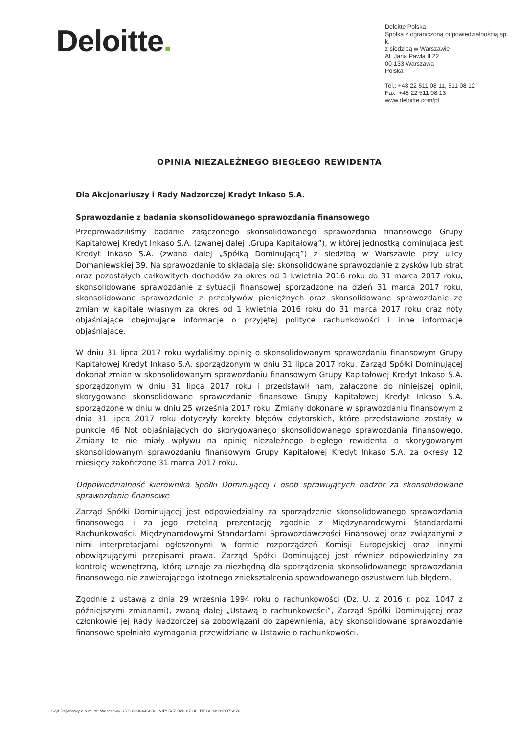Deloitte.
Deloitte Polska
Spółka z ograniczoną odpowiedzialnością sp. k.
z siedzibą w Warszawie
Al. Jana Pawła II 22
00-133 Warszawa
Polska
Tel.: +48 22 511 08 11, 511 08 12
Fax: +48 22 511 08 13
www.deloitte.com/pl
OPINIA NIEZALEŻNEGO BIEGŁEGO REWIDENTA
Dla Akcjonariuszy i Rady Nadzorczej Kredyt Inkaso S.A.
Sprawozdanie z badania skonsolidowanego sprawozdania finansowego
Przeprowadziliśmy badanie załączonego skonsolidowanego sprawozdania finansowego Grupy Kapitałowej Kredyt Inkaso S.A. (zwanej dalej „Grupą Kapitałową”), w której jednostką dominującą jest Kredyt Inkaso S.A. (zwana dalej „Spółką Dominującą”) z siedzibą w Warszawie przy ulicy Domaniewskiej 39. Na sprawozdanie to składają się: skonsolidowane sprawozdanie z zysków lub strat oraz pozostałych całkowitych dochodów za okres od 1 kwietnia 2016 roku do 31 marca 2017 roku, skonsolidowane sprawozdanie z sytuacji finansowej sporządzone na dzień 31 marca 2017 roku, skonsolidowane sprawozdanie z przepływów pieniężnych oraz skonsolidowane sprawozdanie ze zmian w kapitale własnym za okres od 1 kwietnia 2016 roku do 31 marca 2017 roku oraz noty objaśniające obejmujące informacje o przyjętej polityce rachunkowości i inne informacje objaśniające.
W dniu 31 lipca 2017 roku wydaliśmy opinię o skonsolidowanym sprawozdaniu finansowym Grupy Kapitałowej Kredyt Inkaso S.A. sporządzonym w dniu 31 lipca 2017 roku. Zarząd Spółki Dominującej dokonał zmian w skonsolidowanym sprawozdaniu finansowym Grupy Kapitałowej Kredyt Inkaso S.A. sporządzonym w dniu 31 lipca 2017 roku i przedstawił nam, załączone do niniejszej opinii, skorygowane skonsolidowane sprawozdanie finansowe Grupy Kapitałowej Kredyt Inkaso S.A. sporządzone w dniu w dniu 25 września 2017 roku. Zmiany dokonane w sprawozdaniu finansowym z dnia 31 lipca 2017 roku dotyczyły korekty błędów edytorskich, które przedstawione zostały w punkcie 46 Not objaśniających do skorygowanego skonsolidowanego sprawozdania finansowego. Zmiany te nie miały wpływu na opinię niezależnego biegłego rewidenta o skorygowanym skonsolidowanym sprawozdaniu finansowym Grupy Kapitałowej Kredyt Inkaso S.A. za okresy 12 miesięcy zakończone 31 marca 2017 roku.
Odpowiedzialność kierownika Spółki Dominującej i osób sprawujących nadzór za skonsolidowane sprawozdanie finansowe
Zarząd Spółki Dominującej jest odpowiedzialny za sporządzenie skonsolidowanego sprawozdania finansowego i za jego rzetelną prezentację zgodnie z Międzynarodowymi Standardami Rachunkowości, Międzynarodowymi Standardami Sprawozdawczości Finansowej oraz związanymi z nimi interpretacjami ogłoszonymi w formie rozporządzeń Komisji Europejskiej oraz innymi obowiązującymi przepisami prawa. Zarząd Spółki Dominującej jest również odpowiedzialny za kontrolę wewnętrzną, którą uznaje za niezbędną dla sporządzenia skonsolidowanego sprawozdania finansowego nie zawierającego istotnego zniekształcenia spowodowanego oszustwem lub błędem.
Zgodnie z ustawą z dnia 29 września 1994 roku o rachunkowości (Dz. U. z 2016 r. poz. 1047 z późniejszymi zmianami), zwaną dalej „Ustawą o rachunkowości”, Zarząd Spółki Dominującej oraz członkowie jej Rady Nadzorczej są zobowiązani do zapewnienia, aby skonsolidowane sprawozdanie finansowe spełniało wymagania przewidziane w Ustawie o rachunkowości.
Sąd Rejonowy dla m. st. Warszawy KRS 0000446833, NIP: 527-020-07-86, REGON: 010076870